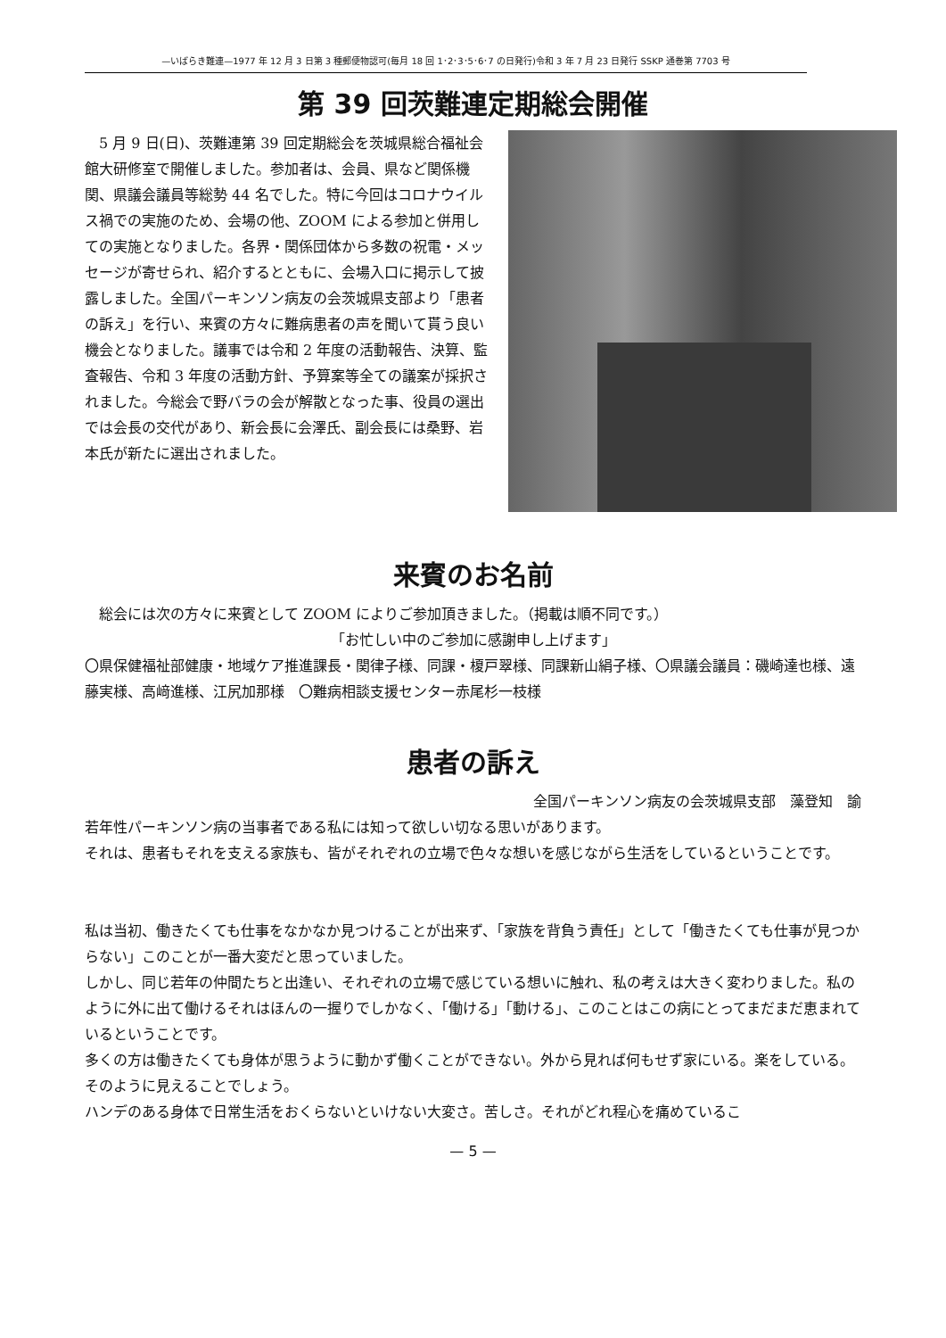—いばらき難連—1977 年 12 月 3 日第 3 種郵便物認可(毎月 18 回 1･2･3･5･6･7 の日発行)令和 3 年 7 月 23 日発行 SSKP 通巻第 7703 号
第 39 回茨難連定期総会開催
　5 月 9 日(日)、茨難連第 39 回定期総会を茨城県総合福祉会館大研修室で開催しました。参加者は、会員、県など関係機関、県議会議員等総勢 44 名でした。特に今回はコロナウイルス禍での実施のため、会場の他、ZOOM による参加と併用しての実施となりました。各界・関係団体から多数の祝電・メッセージが寄せられ、紹介するとともに、会場入口に掲示して披露しました。全国パーキンソン病友の会茨城県支部より「患者の訴え」を行い、来賓の方々に難病患者の声を聞いて貰う良い機会となりました。議事では令和 2 年度の活動報告、決算、監査報告、令和 3 年度の活動方針、予算案等全ての議案が採択されました。今総会で野バラの会が解散となった事、役員の選出では会長の交代があり、新会長に会澤氏、副会長には桑野、岩本氏が新たに選出されました。
来賓のお名前
　総会には次の方々に来賓として ZOOM によりご参加頂きました。（掲載は順不同です。）
「お忙しい中のご参加に感謝申し上げます」
〇県保健福祉部健康・地域ケア推進課長・関律子様、同課・榎戸翠様、同課新山絹子様、〇県議会議員：磯崎達也様、遠藤実様、高﨑進様、江尻加那様　〇難病相談支援センター赤尾杉一枝様
患者の訴え
全国パーキンソン病友の会茨城県支部　藻登知　諭
若年性パーキンソン病の当事者である私には知って欲しい切なる思いがあります。
それは、患者もそれを支える家族も、皆がそれぞれの立場で色々な想いを感じながら生活をしているということです。
私は当初、働きたくても仕事をなかなか見つけることが出来ず、「家族を背負う責任」として「働きたくても仕事が見つからない」このことが一番大変だと思っていました。
しかし、同じ若年の仲間たちと出逢い、それぞれの立場で感じている想いに触れ、私の考えは大きく変わりました。私のように外に出て働けるそれはほんの一握りでしかなく、「働ける」「動ける」、このことはこの病にとってまだまだ恵まれているということです。
多くの方は働きたくても身体が思うように動かず働くことができない。外から見れば何もせず家にいる。楽をしている。そのように見えることでしょう。
ハンデのある身体で日常生活をおくらないといけない大変さ。苦しさ。それがどれ程心を痛めているこ
— 5 —